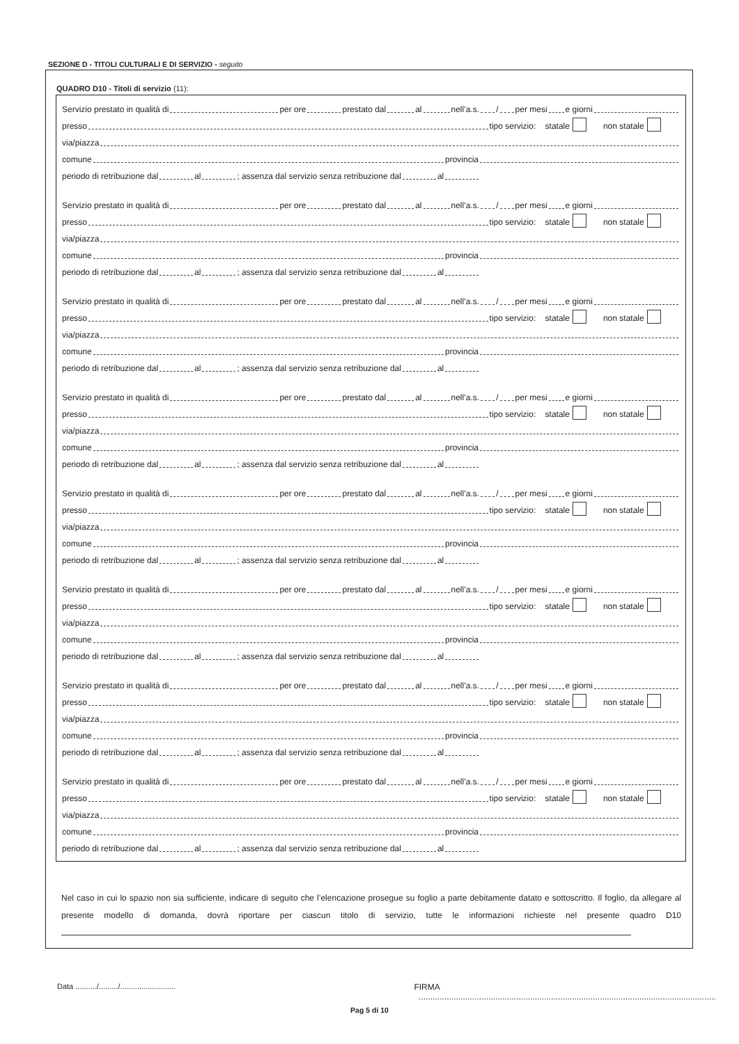SEZIONE D - TITOLI CULTURALI E DI SERVIZIO - seguito
QUADRO D10 - Titoli di servizio (11):
Servizio prestato in qualità di per ore prestato dal al nell’a.s. / per mesi e giorni
presso tipo servizio: statale non statale
via/piazza
comune provincia
periodo di retribuzione dal al ; assenza dal servizio senza retribuzione dal al
Servizio prestato in qualità di per ore prestato dal al nell’a.s. / per mesi e giorni
presso tipo servizio: statale non statale
via/piazza
comune provincia
periodo di retribuzione dal al ; assenza dal servizio senza retribuzione dal al
Servizio prestato in qualità di per ore prestato dal al nell’a.s. / per mesi e giorni
presso tipo servizio: statale non statale
via/piazza
comune provincia
periodo di retribuzione dal al ; assenza dal servizio senza retribuzione dal al
Servizio prestato in qualità di per ore prestato dal al nell’a.s. / per mesi e giorni
presso tipo servizio: statale non statale
via/piazza
comune provincia
periodo di retribuzione dal al ; assenza dal servizio senza retribuzione dal al
Servizio prestato in qualità di per ore prestato dal al nell’a.s. / per mesi e giorni
presso tipo servizio: statale non statale
via/piazza
comune provincia
periodo di retribuzione dal al ; assenza dal servizio senza retribuzione dal al
Servizio prestato in qualità di per ore prestato dal al nell’a.s. / per mesi e giorni
presso tipo servizio: statale non statale
via/piazza
comune provincia
periodo di retribuzione dal al ; assenza dal servizio senza retribuzione dal al
Servizio prestato in qualità di per ore prestato dal al nell’a.s. / per mesi e giorni
presso tipo servizio: statale non statale
via/piazza
comune provincia
periodo di retribuzione dal al ; assenza dal servizio senza retribuzione dal al
Servizio prestato in qualità di per ore prestato dal al nell’a.s. / per mesi e giorni
presso tipo servizio: statale non statale
via/piazza
comune provincia
periodo di retribuzione dal al ; assenza dal servizio senza retribuzione dal al
Nel caso in cui lo spazio non sia sufficiente, indicare di seguito che l’elencazione prosegue su foglio a parte debitamente datato e sottoscritto. Il foglio, da allegare al presente modello di domanda, dovrà riportare per ciascun titolo di servizio, tutte le informazioni richieste nel presente quadro D10
Data ........../........./.......................... FIRMA ................................................................................................................................
Pag 5 di 10